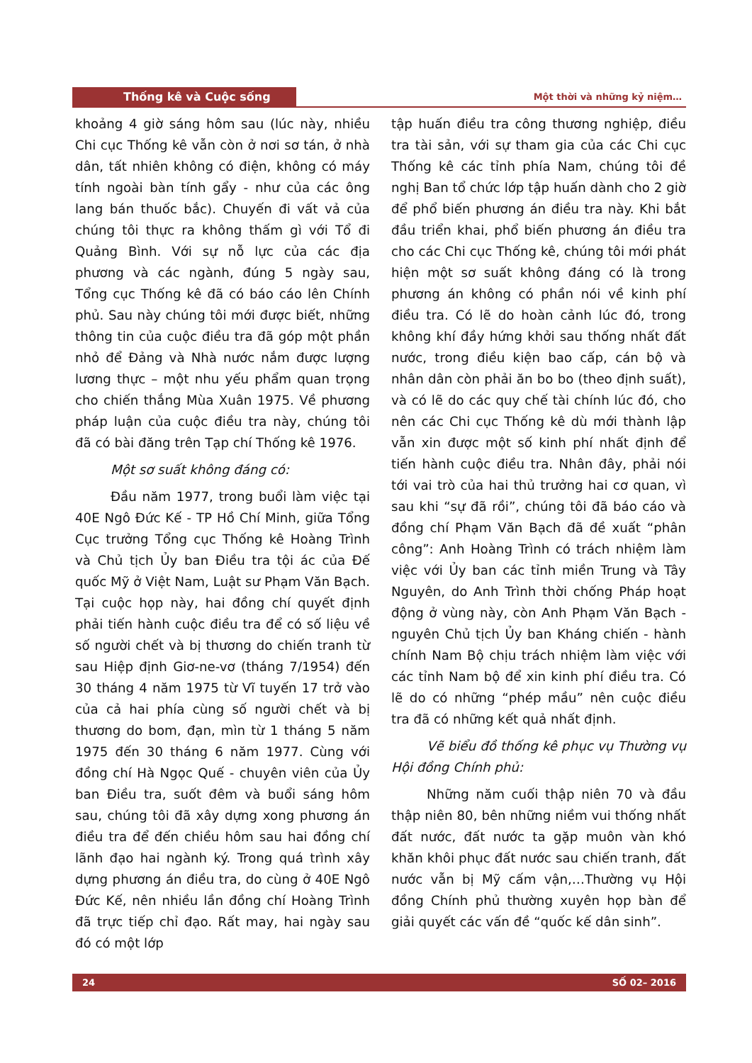Thống kê và Cuộc sống
Một thời và những kỷ niệm…
khoảng 4 giờ sáng hôm sau (lúc này, nhiều Chi cục Thống kê vẫn còn ở nơi sơ tán, ở nhà dân, tất nhiên không có điện, không có máy tính ngoài bàn tính gẩy - như của các ông lang bán thuốc bắc). Chuyến đi vất vả của chúng tôi thực ra không thấm gì với Tổ đi Quảng Bình. Với sự nỗ lực của các địa phương và các ngành, đúng 5 ngày sau, Tổng cục Thống kê đã có báo cáo lên Chính phủ. Sau này chúng tôi mới được biết, những thông tin của cuộc điều tra đã góp một phần nhỏ để Đảng và Nhà nước nắm được lượng lương thực – một nhu yếu phẩm quan trọng cho chiến thắng Mùa Xuân 1975. Về phương pháp luận của cuộc điều tra này, chúng tôi đã có bài đăng trên Tạp chí Thống kê 1976.
Một sơ suất không đáng có:
Đầu năm 1977, trong buổi làm việc tại 40E Ngô Đức Kế - TP Hồ Chí Minh, giữa Tổng Cục trưởng Tổng cục Thống kê Hoàng Trình và Chủ tịch Ủy ban Điều tra tội ác của Đế quốc Mỹ ở Việt Nam, Luật sư Phạm Văn Bạch. Tại cuộc họp này, hai đồng chí quyết định phải tiến hành cuộc điều tra để có số liệu về số người chết và bị thương do chiến tranh từ sau Hiệp định Giơ-ne-vơ (tháng 7/1954) đến 30 tháng 4 năm 1975 từ Vĩ tuyến 17 trở vào của cả hai phía cùng số người chết và bị thương do bom, đạn, mìn từ 1 tháng 5 năm 1975 đến 30 tháng 6 năm 1977. Cùng với đồng chí Hà Ngọc Quế - chuyên viên của Ủy ban Điều tra, suốt đêm và buổi sáng hôm sau, chúng tôi đã xây dựng xong phương án điều tra để đến chiều hôm sau hai đồng chí lãnh đạo hai ngành ký. Trong quá trình xây dựng phương án điều tra, do cùng ở 40E Ngô Đức Kế, nên nhiều lần đồng chí Hoàng Trình đã trực tiếp chỉ đạo. Rất may, hai ngày sau đó có một lớp
tập huấn điều tra công thương nghiệp, điều tra tài sản, với sự tham gia của các Chi cục Thống kê các tỉnh phía Nam, chúng tôi đề nghị Ban tổ chức lớp tập huấn dành cho 2 giờ để phổ biến phương án điều tra này. Khi bắt đầu triển khai, phổ biến phương án điều tra cho các Chi cục Thống kê, chúng tôi mới phát hiện một sơ suất không đáng có là trong phương án không có phần nói về kinh phí điều tra. Có lẽ do hoàn cảnh lúc đó, trong không khí đầy hứng khởi sau thống nhất đất nước, trong điều kiện bao cấp, cán bộ và nhân dân còn phải ăn bo bo (theo định suất), và có lẽ do các quy chế tài chính lúc đó, cho nên các Chi cục Thống kê dù mới thành lập vẫn xin được một số kinh phí nhất định để tiến hành cuộc điều tra. Nhân đây, phải nói tới vai trò của hai thủ trưởng hai cơ quan, vì sau khi “sự đã rồi”, chúng tôi đã báo cáo và đồng chí Phạm Văn Bạch đã đề xuất “phân công”: Anh Hoàng Trình có trách nhiệm làm việc với Ủy ban các tỉnh miền Trung và Tây Nguyên, do Anh Trình thời chống Pháp hoạt động ở vùng này, còn Anh Phạm Văn Bạch - nguyên Chủ tịch Ủy ban Kháng chiến - hành chính Nam Bộ chịu trách nhiệm làm việc với các tỉnh Nam bộ để xin kinh phí điều tra. Có lẽ do có những “phép mầu” nên cuộc điều tra đã có những kết quả nhất định.
Vẽ biểu đồ thống kê phục vụ Thường vụ Hội đồng Chính phủ:
Những năm cuối thập niên 70 và đầu thập niên 80, bên những niềm vui thống nhất đất nước, đất nước ta gặp muôn vàn khó khăn khôi phục đất nước sau chiến tranh, đất nước vẫn bị Mỹ cấm vận,…Thường vụ Hội đồng Chính phủ thường xuyên họp bàn để giải quyết các vấn đề “quốc kế dân sinh”.
24 SỐ 02– 2016